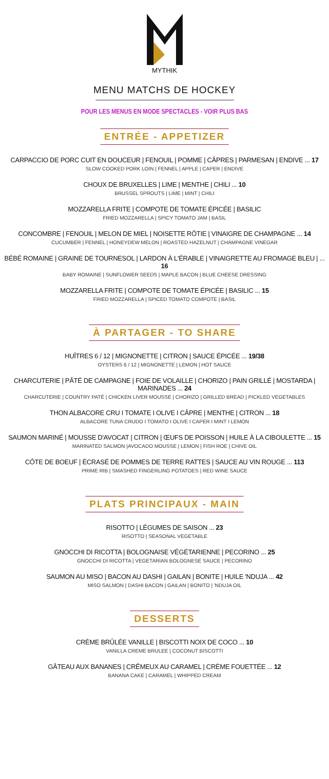MYTHIK
MENU MATCHS DE HOCKEY
POUR LES MENUS EN MODE SPECTACLES - VOIR PLUS BAS
ENTRÉE - APPETIZER
CARPACCIO DE PORC CUIT EN DOUCEUR | FENOUIL | POMME | CÂPRES | PARMESAN | ENDIVE ... 17
SLOW COOKED PORK LOIN | FENNEL | APPLE | CAPER | ENDIVE
CHOUX DE BRUXELLES | LIME | MENTHE | CHILI ... 10
BRUSSEL SPROUTS | LIME | MINT | CHILI
MOZZARELLA FRITE | COMPOTE DE TOMATE ÉPICÉE | BASILIC
FRIED MOZZARELLA | SPICY TOMATO JAM | BASIL
CONCOMBRE | FENOUIL | MELON DE MIEL | NOISETTE RÔTIE | VINAIGRE DE CHAMPAGNE ... 14
CUCUMBER | FENNEL | HONEYDEW MELON | ROASTED HAZELNUT | CHAMPAGNE VINEGAR
BÉBÉ ROMAINE | GRAINE DE TOURNESOL | LARDON À L'ÉRABLE | VINAIGRETTE AU FROMAGE BLEU | ... 16
BABY ROMAINE | SUNFLOWER SEEDS | MAPLE BACON | BLUE CHEESE DRESSING
MOZZARELLA FRITE | COMPOTE DE TOMATE ÉPICÉE | BASILIC ... 15
FRIED MOZZARELLA | SPICED TOMATO COMPOTE | BASIL
À PARTAGER - TO SHARE
HUÎTRES 6 / 12 | MIGNONETTE | CITRON | SAUCE ÉPICÉE ... 19/38
OYSTERS 6 / 12 | MIGNONETTE | LEMON | HOT SAUCE
CHARCUTERIE | PÂTÉ DE CAMPAGNE | FOIE DE VOLAILLE | CHORIZO | PAIN GRILLÉ | MOSTARDA | MARINADES ... 24
CHARCUTERIE | COUNTRY PATÉ | CHICKEN LIVER MOUSSE | CHORIZO | GRILLED BREAD | PICKLED VEGETABLES
THON ALBACORE CRU I TOMATE I OLIVE I CÂPRE | MENTHE | CITRON ... 18
ALBACORE TUNA CRUDO I TOMATO I OLIVE I CAPER I MINT I LEMON
SAUMON MARINÉ | MOUSSE D'AVOCAT | CITRON | ŒUFS DE POISSON | HUILE À LA CIBOULETTE ... 15
MARINATED SALMON |AVOCADO MOUSSE | LEMON | FISH ROE | CHIVE OIL
CÔTE DE BOEUF | ÉCRASÉ DE POMMES DE TERRE RATTES | SAUCE AU VIN ROUGE ... 113
PRIME RIB | SMASHED FINGERLING POTATOES | RED WINE SAUCE
PLATS PRINCIPAUX - MAIN
RISOTTO | LÉGUMES DE SAISON ... 23
RISOTTO | SEASONAL VEGETABLE
GNOCCHI DI RICOTTA | BOLOGNAISE VÉGÉTARIENNE | PECORINO ... 25
GNOCCHI DI RICOTTA | VEGETARIAN BOLOGNESE SAUCE | PECORINO
SAUMON AU MISO | BACON AU DASHI | GAILAN | BONITE | HUILE 'NDUJA ... 42
MISO SALMON | DASHI BACON | GAILAN | BONITO | 'NDUJA OIL
DESSERTS
CRÈME BRÛLÉE VANILLE | BISCOTTI NOIX DE COCO ... 10
VANILLA CREME BRULEE | COCONUT BISCOTTI
GÂTEAU AUX BANANES | CRÊMEUX AU CARAMEL | CRÈME FOUETTÉE ... 12
BANANA CAKE | CARAMEL | WHIPPED CREAM